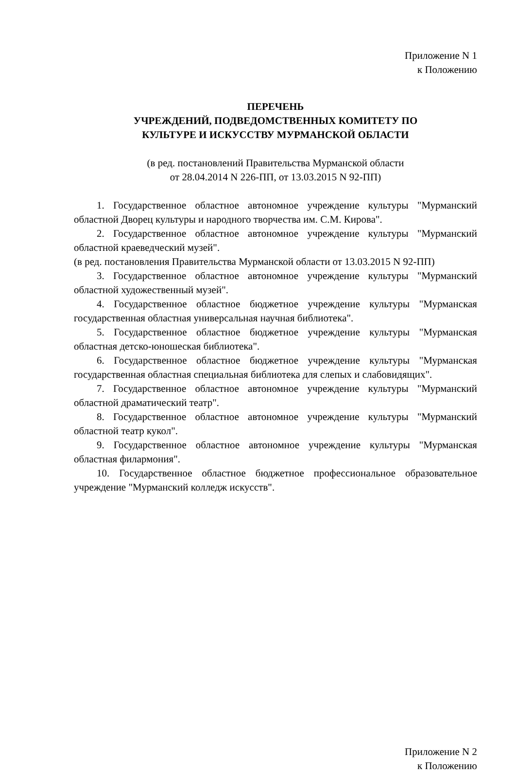Приложение N 1
к Положению
ПЕРЕЧЕНЬ
УЧРЕЖДЕНИЙ, ПОДВЕДОМСТВЕННЫХ КОМИТЕТУ ПО
КУЛЬТУРЕ И ИСКУССТВУ МУРМАНСКОЙ ОБЛАСТИ
(в ред. постановлений Правительства Мурманской области
от 28.04.2014 N 226-ПП, от 13.03.2015 N 92-ПП)
1. Государственное областное автономное учреждение культуры "Мурманский областной Дворец культуры и народного творчества им. С.М. Кирова".
2. Государственное областное автономное учреждение культуры "Мурманский областной краеведческий музей".
(в ред. постановления Правительства Мурманской области от 13.03.2015 N 92-ПП)
3. Государственное областное автономное учреждение культуры "Мурманский областной художественный музей".
4. Государственное областное бюджетное учреждение культуры "Мурманская государственная областная универсальная научная библиотека".
5. Государственное областное бюджетное учреждение культуры "Мурманская областная детско-юношеская библиотека".
6. Государственное областное бюджетное учреждение культуры "Мурманская государственная областная специальная библиотека для слепых и слабовидящих".
7. Государственное областное автономное учреждение культуры "Мурманский областной драматический театр".
8. Государственное областное автономное учреждение культуры "Мурманский областной театр кукол".
9. Государственное областное автономное учреждение культуры "Мурманская областная филармония".
10. Государственное областное бюджетное профессиональное образовательное учреждение "Мурманский колледж искусств".
Приложение N 2
к Положению